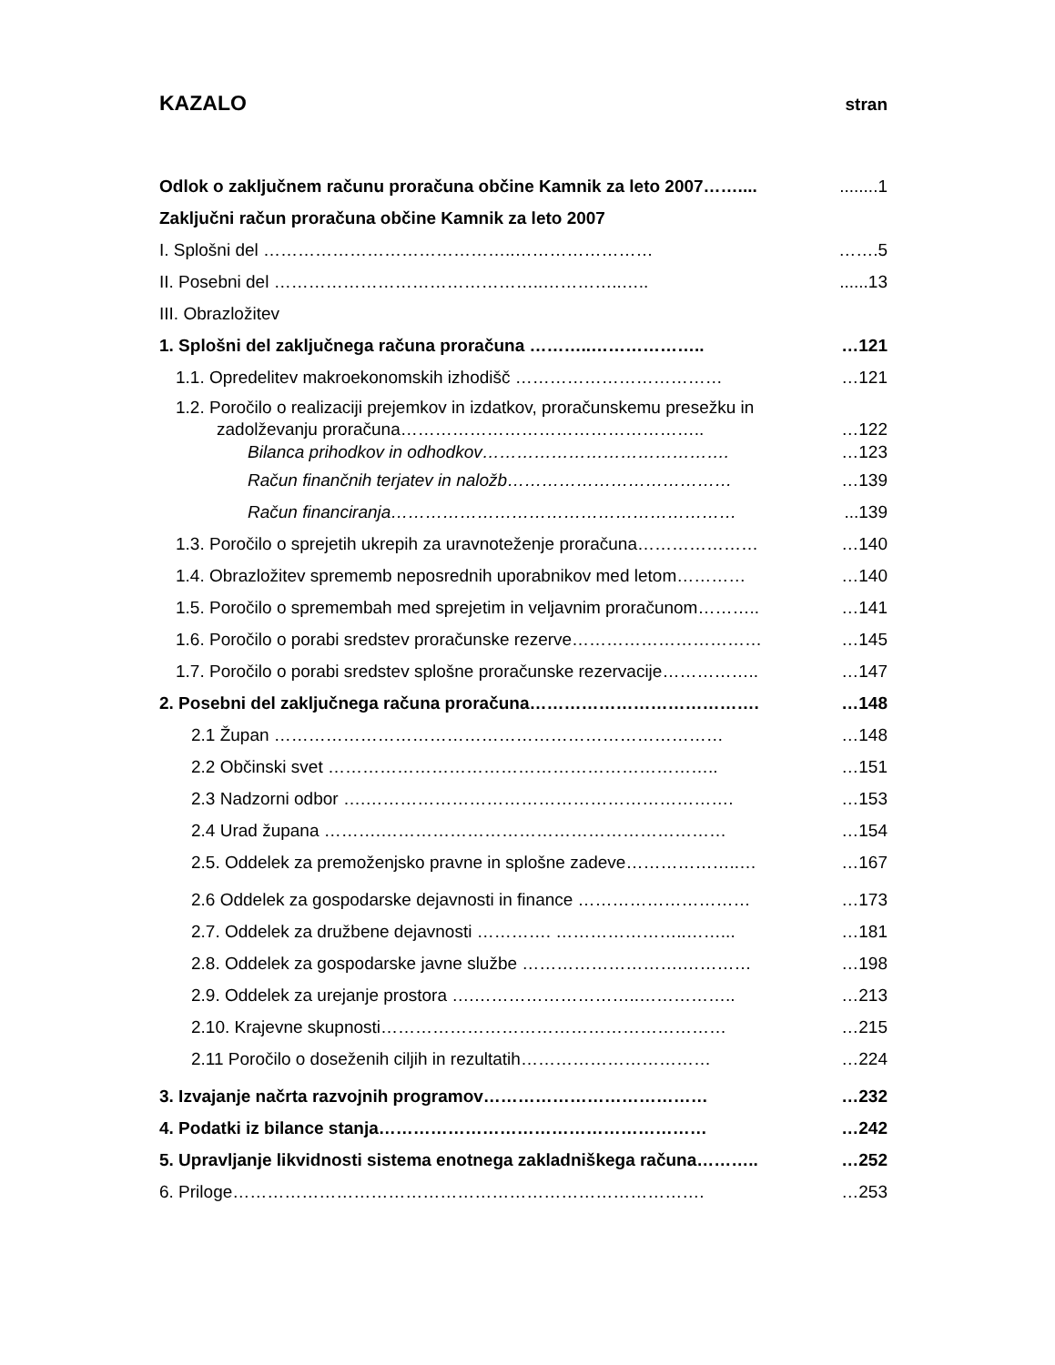KAZALO
stran
Odlok o zaključnem računu proračuna občine Kamnik za leto 2007……............1
Zaključni račun proračuna občine Kamnik za leto 2007
I. Splošni del ……………………………………..…………………… …….5
II. Posebni del ………………………………………..…………..…........13
III. Obrazložitev
1. Splošni del zaključnega računa proračuna ………..……………….. …121
1.1. Opredelitev makroekonomskih izhodišč ……………………………… …121
1.2. Poročilo o realizaciji prejemkov in izdatkov, proračunskemu presežku in
zadolževanju proračuna…………………………………………….. …122
Bilanca prihodkov in odhodkov……………………………………. …123
Račun finančnih terjatev in naložb………………………………… …139
Račun financiranja……………………………………………………...139
1.3. Poročilo o sprejetih ukrepih za uravnoteženje proračuna………………… …140
1.4. Obrazložitev sprememb neposrednih uporabnikov med letom………… …140
1.5. Poročilo o spremembah med sprejetim in veljavnim proračunom……….. …141
1.6. Poročilo o porabi sredstev proračunske rezerve…………………………… …145
1.7. Poročilo o porabi sredstev splošne proračunske rezervacije…………….. …147
2. Posebni del zaključnega računa proračuna…………………………………. …148
2.1 Župan …………………………………………………………………… …148
2.2 Občinski svet ………………………………………………………….. …151
2.3 Nadzorni odbor ….………………………………………………………. …153
2.4 Urad župana ……….…………………………………………………… …154
2.5. Oddelek za premoženjsko pravne in splošne zadeve………………..… …167
2.6 Oddelek za gospodarske dejavnosti in finance ………………………… …173
2.7. Oddelek za družbene dejavnosti …………. …………………..……... …181
2.8. Oddelek za gospodarske javne službe ……………………….………… …198
2.9. Oddelek za urejanje prostora ….………………………..…………….. …213
2.10. Krajevne skupnosti…………………………………………………… …215
2.11 Poročilo o doseženih ciljih in rezultatih…………………………… …224
3. Izvajanje načrta razvojnih programov………………………………… …232
4. Podatki iz bilance stanja………………………………………………… …242
5. Upravljanje likvidnosti sistema enotnega zakladniškega računa……….. …252
6. Priloge………………………………………………………………………. …253